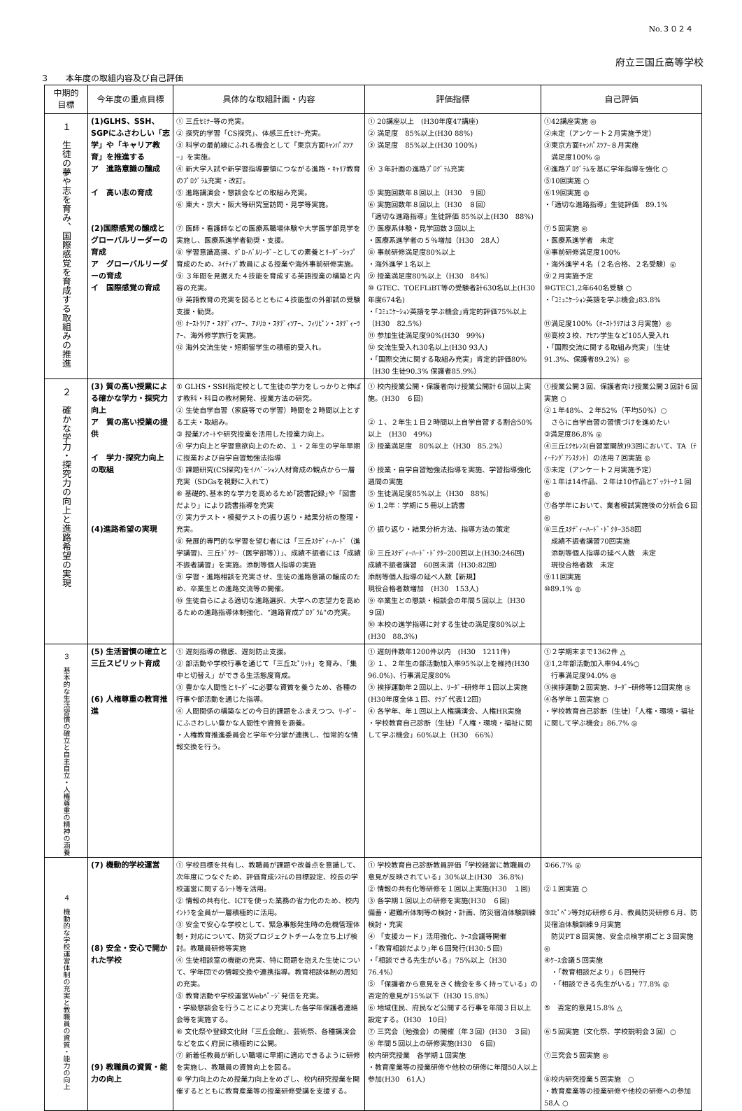No.３０２４
府立三国丘高等学校
３　　本年度の取組内容及び自己評価
| 中期的 目標 | 今年度の重点目標 | 具体的な取組計画・内容 | 評価指標 | 自己評価 |
| --- | --- | --- | --- | --- |
| １ 生徒の夢や志を育み、国際感覚を育成する取組みの推進 | (1)GLHS、SSH、SGPにふさわしい「志学」や「キャリア教育」を推進する ア 進路意識の醸成 イ 高い志の育成 (2)国際感覚の醸成とグローバルリーダーの育成 ア グローバルリーダーの育成 イ 国際感覚の育成 | ① 三丘ｾﾐﾅｰ等の充実。 ② 探究的学習「CS探究」、体感三丘ｾﾐﾅｰ充実。 ③ 科学の最前線にふれる機会として「東京方面ｷｬﾝﾊﾟｽﾂｱｰ」を実施。 ④ 新大学入試や新学習指導要領につながる進路・ｷｬﾘｱ教育のﾌﾟﾛｸﾞﾗﾑ充実・改訂。 ⑤ 進路講演会・懇談会などの取組み充実。 ⑥ 東大・京大・阪大等研究室訪問・見学等実施。 ⑦ 医師・看護師などの医療系職場体験や大学医学部見学を実施し、医療系進学者勧奨・支援。 ⑧ 学習意識高揚、ｸﾞﾛｰﾊﾞﾙﾘｰﾀﾞｰとしての素養とﾘｰﾀﾞｰｼｯﾌﾟ育成のため、ﾈｲﾃｨﾌﾞ教員による授業や海外事前研修実施。 ⑨ ３年間を見据えた４技能を育成する英語授業の構築と内容の充実。 ⑩ 英語教育の充実を図るとともに４技能型の外部試の受験支援・勧奨。 ⑪ ｵｰｽﾄﾗﾘｱ・ｽﾀﾃﾞｨﾂｱｰ、ｱﾒﾘｶ・ｽﾀﾃﾞｨﾂｱｰ、ﾌｨﾘﾋﾟﾝ・ｽﾀﾃﾞｨｰﾂｱｰ、海外修学旅行を実施。 ⑫ 海外交流生徒・短期留学生の積極的受入れ。 | ① 20講座以上 (H30年度47講座) ② 満足度 85%以上(H30 88%) ③ 満足度 85%以上(H30 100%) ④ ３年計画の進路ﾌﾟﾛｸﾞﾗﾑ充実 ⑤ 実施回数年８回以上（H30 ９回） ⑥ 実施回数年８回以上（H30 ８回） 「適切な進路指導」生徒評価 85%以上(H30 88%) ⑦ 医療系体験・見学回数３回以上 ・医療系進学者の５％増加（H30 28人） ⑧ 事前研修満足度80%以上 ・海外進学１名以上 ⑨ 授業満足度80%以上（H30 84%） ⑩ GTEC、TOEFLiBT等の受験者計630名以上(H30年度674名) ・｢ｺﾐｭﾆｹｰｼｮﾝ英語を学ぶ機会｣肯定的評価75%以上（H30 82.5%） ⑪ 参加生徒満足度90%(H30 99%) ⑫ 交流生受入れ30名以上(H30 93人) ・「国際交流に関する取組み充実」肯定的評価80%（H30 生徒90.3% 保護者85.9%） | ①42講座実施 ◎ ②未定（アンケート２月実施予定） ③東京方面ｷｬﾝﾊﾟｽﾂｱｰ８月実施 満足度100% ◎ ④進路ﾌﾟﾛｸﾞﾗﾑを基に学年指導を強化 ○ ⑤10回実施 ○ ⑥19回実施 ◎ ・「適切な進路指導」生徒評価 89.1% ⑦５回実施 ◎ ・医療系進学者 未定 ⑧事前研修満足度100% ・海外進学４名（２名合格、２名受験）◎ ⑨２月実施予定 ⑩GTEC1,2年640名受験 ○ ・｢ｺﾐｭﾆｹｰｼｮﾝ英語を学ぶ機会｣83.8% ⑪満足度100%（ｵｰｽﾄﾗﾘｱは３月実施）◎ ⑫高校３校、ｱｾｱﾝ学生など105人受入れ ・「国際交流に関する取組み充実」（生徒91.3%、保護者89.2%）◎ |
| ２ 確かな学力・探究力の向上と進路希望の実現 | (3) 質の高い授業による確かな学力・探究力向上 ア 質の高い授業の提供 イ 学力･探究力向上の取組 (4)進路希望の実現 | ① GLHS・SSH指定校として生徒の学力をしっかりと伸ばす教科・科目の教材開発、授業方法の研究。 ② 生徒自学自習（家庭等での学習）時間を２時間以上とする工夫・取組み。 ③ 授業ｱﾝｹｰﾄや研究授業を活用した授業力向上。 ④ 学力向上と学習意欲向上のため、１・２年生の学年早期に授業および自学自習勉強法指導 ⑤ 課題研究(CS探究)をｲﾉﾍﾞｰｼｮﾝ人材育成の観点から一層充実（SDGsを視野に入れて） ⑥ 基礎的､基本的な学力を高めるため｢読書記録｣や「図書だより」により読書指導を充実 ⑦ 実力テスト・模擬テストの振り返り・結果分析の整理・充実。 ⑧ 発展的専門的な学習を望む者には「三丘ｽﾀﾃﾞｨｰﾊｰﾄﾞ（進学講習)、三丘ﾄﾞｸﾀｰ（医学部等））」、成績不振者には「成績不振者講習」を実施。添削等個人指導の実施 ⑨ 学習・進路相談を充実させ、生徒の進路意識の醸成のため、卒業生との進路交流等の開催。 ⑩ 生徒自らによる適切な進路選択、大学への志望力を高めるための進路指導体制強化、“進路育成ﾌﾟﾛｸﾞﾗﾑ”の充実。 | ① 校内授業公開・保護者向け授業公開計６回以上実施。(H30 ６回) ② １、２年生１日２時間以上自学自習する割合50%以上 (H30 49%) ③ 授業満足度 80%以上（H30 85.2%） ④ 授業・自学自習勉強法指導を実施、学習指導強化週間の実施 ⑤ 生徒満足度85%以上（H30 88%） ⑥ 1,2年：学期に５冊以上読書 ⑦ 振り返り・結果分析方法、指導方法の策定 ⑧ 三丘ｽﾀﾃﾞｨｰﾊｰﾄﾞ･ﾄﾞｸﾀｰ200回以上(H30:246回) 成績不振者講習 60回未満（H30:82回） 添削等個人指導の延べ人数【新規】 現役合格者数増加 (H30 153人) ⑨ 卒業生との懇談・相談会の年間５回以上（H30 ９回） ⑩ 本校の進学指導に対する生徒の満足度80%以上(H30 88.3%) | ①授業公開３回、保護者向け授業公開３回計６回実施 ○ ②１年48%、２年52%（平均50%）○ さらに自学自習の習慣づけを進めたい ③満足度86.8% ◎ ④三丘ｴｸｾﾚﾝｽ(自習室開放)93回において、TA（ﾃｨｰﾁﾝｸﾞｱｼｽﾀﾝﾄ）の活用７回実施 ◎ ⑤未定（アンケート２月実施予定） ⑥１年は14作品、２年は10作品とﾌﾞｯｸﾄｰｸ１回 ◎ ⑦各学年において、業者模試実施後の分析会６回 ◎ ⑧三丘ｽﾀﾃﾞｨｰﾊｰﾄﾞ･ﾄﾞｸﾀｰ358回 成績不振者講習70回実施 添削等個人指導の延べ人数 未定 現役合格者数 未定 ⑨11回実施 ⑩89.1% ◎ |
| ３ 基本的な生活習慣の確立と自主自立・人権尊重の精神の涵養 | (5) 生活習慣の確立と三丘スピリット育成 (6) 人権尊重の教育推進 | ① 遅刻指導の徹底、遅刻防止支援。 ② 部活動や学校行事を通じて「三丘ｽﾋﾟﾘｯﾄ」を育み、「集中と切替え」ができる生活態度育成。 ③ 豊かな人間性とﾘｰﾀﾞｰに必要な資質を養うため、各種の行事や部活動を通じた指導。 ④ 人間関係の構築などの今日的課題をふまえつつ、ﾘｰﾀﾞｰにふさわしい豊かな人間性や資質を涵養。 ・人権教育推進委員会と学年や分掌が連携し、恒常的な情報交換を行う。 | ① 遅刻件数年1200件以内 (H30 1211件) ② １、２年生の部活動加入率95%以上を維持(H30 96.0%)、行事満足度80% ③ 挨拶運動年２回以上、ﾘｰﾀﾞｰ研修年１回以上実施(H30年度全体１回、ｸﾗﾌﾞ代表12回) ④ 各学年、年１回以上人権講演会、人権HR実施 ・学校教育自己診断（生徒）「人権・環境・福祉に関して学ぶ機会」60%以上（H30 66%） | ①２学期末まで1362件 △ ②1,2年部活動加入率94.4%○ 行事満足度94.0% ◎ ③挨拶運動２回実施、ﾘｰﾀﾞｰ研修等12回実施 ◎ ④各学年１回実施 ○ ・学校教育自己診断（生徒）「人権・環境・福祉に関して学ぶ機会」86.7% ◎ |
| ４ 機動的な学校運営体制の充実と教職員の資質・能力の向上 | (7) 機動的学校運営 (8) 安全・安心で開かれた学校 (9) 教職員の資質・能力の向上 | ① 学校目標を共有し、教職員が課題や改善点を意識して、次年度につなぐため、評価育成ｼｽﾃﾑの目標設定、校長の学校運営に関するｼｰﾄ等を活用。 ② 情報の共有化、ICTを使った業務の省力化のため、校内ｲﾝﾄﾗを全員が一層積極的に活用。 ③ 安全で安心な学校として、緊急事態発生時の危機管理体制・対応について、防災プロジェクトチームを立ち上げ検討。教職員研修等実施 ④ 生徒相談室の機能の充実、特に問題を抱えた生徒について、学年団での情報交換や連携指導。教育相談体制の周知の充実。 ⑤ 教育活動や学校運営Webﾍﾟｰｼﾞ発信を充実。 ・学級懇談会を行うことにより充実した各学年保護者連絡会等を実施する。 ⑥ 文化祭や登録文化財「三丘会館」、芸術祭、各種講演会などを広く府民に積極的に公開。 ⑦ 新着任教員が新しい職場に早期に適応できるように研修を実施し、教職員の資質向上を図る。 ⑧ 学力向上のため授業力向上をめざし、校内研究授業を開催するとともに教育産業等の授業研修受講を支援する。 | ① 学校教育自己診断教員評価「学校経営に教職員の意見が反映されている」30%以上(H30 36.8%) ② 情報の共有化等研修を１回以上実施(H30 １回) ③ 各学期１回以上の研修を実施(H30 ６回) 備蓄・避難所体制等の検討・計画、防災宿泊体験訓練検討・充実 ④ 「支援カード」活用強化、ｹｰｽ会議等開催 ・｢教育相談だより｣年６回発行(H30:５回) ・「相談できる先生がいる」75%以上（H30 76.4%） ⑤ 「保護者から意見をきく機会を多く持っている」の否定的意見が15%以下（H30 15.8%） ⑥ 地域住民、府民など公開する行事を年間３日以上設定する。（H30 10日） ⑦ 三究会（勉強会）の開催（年３回）(H30 ３回) ⑧ 年間５回以上の研修実施(H30 ６回) 校内研究授業 各学期１回実施 ・教育産業等の授業研修や他校の研修に年間50人以上参加(H30 61人) | ①66.7% ◎ ②１回実施 ○ ③ｴﾋﾟﾍﾟﾝ等対応研修６月、教員防災研修６月、防災宿泊体験訓練９月実施 防災PT８回実施、安全点検学期ごと３回実施 ◎ ④ｹｰｽ会議５回実施 ・「教育相談だより」６回発行 ・「相談できる先生がいる」77.8% ◎ ⑤ 否定的意見15.8% △ ⑥５回実施（文化祭、学校説明会３回）○ ⑦三究会５回実施 ◎ ⑧校内研究授業５回実施 ○ ・教育産業等の授業研修や他校の研修への参加58人 ○ |